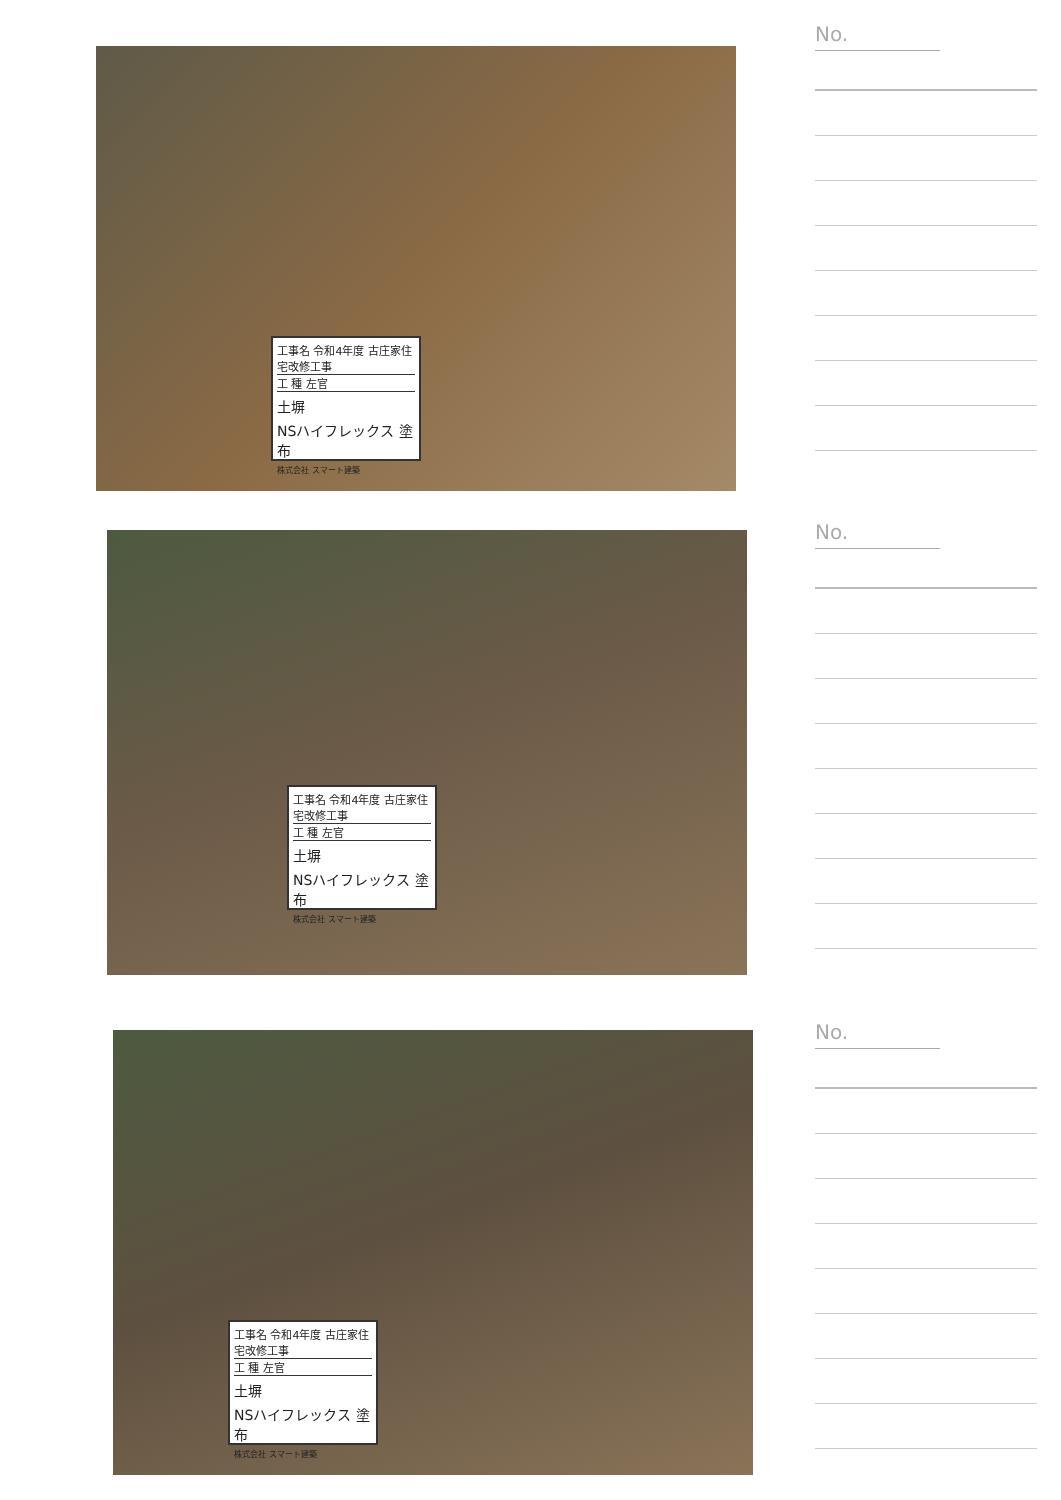工事名 令和4年度 古庄家住宅改修工事
工 種 左官
土塀
NSハイフレックス 塗布
株式会社 スマート建築
No.
工事名 令和4年度 古庄家住宅改修工事
工 種 左官
土塀
NSハイフレックス 塗布
株式会社 スマート建築
No.
工事名 令和4年度 古庄家住宅改修工事
工 種 左官
土塀
NSハイフレックス 塗布
株式会社 スマート建築
No.